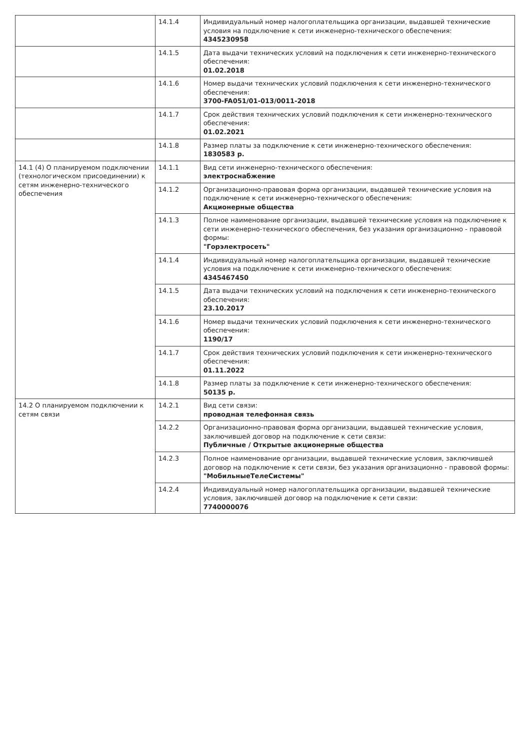| | 14.1.4 | Индивидуальный номер налогоплательщика организации, выдавшей технические условия на подключение к сети инженерно-технического обеспечения: 4345230958 |
| | 14.1.5 | Дата выдачи технических условий на подключения к сети инженерно-технического обеспечения: 01.02.2018 |
| | 14.1.6 | Номер выдачи технических условий подключения к сети инженерно-технического обеспечения: 3700-FA051/01-013/0011-2018 |
| | 14.1.7 | Срок действия технических условий подключения к сети инженерно-технического обеспечения: 01.02.2021 |
| | 14.1.8 | Размер платы за подключение к сети инженерно-технического обеспечения: 1830583 р. |
| 14.1 (4) О планируемом подключении (технологическом присоединении) к сетям инженерно-технического обеспечения | 14.1.1 | Вид сети инженерно-технического обеспечения: электроснабжение |
| | 14.1.2 | Организационно-правовая форма организации, выдавшей технические условия на подключение к сети инженерно-технического обеспечения: Акционерные общества |
| | 14.1.3 | Полное наименование организации, выдавшей технические условия на подключение к сети инженерно-технического обеспечения, без указания организационно - правовой формы: "Горэлектросеть" |
| | 14.1.4 | Индивидуальный номер налогоплательщика организации, выдавшей технические условия на подключение к сети инженерно-технического обеспечения: 4345467450 |
| | 14.1.5 | Дата выдачи технических условий на подключения к сети инженерно-технического обеспечения: 23.10.2017 |
| | 14.1.6 | Номер выдачи технических условий подключения к сети инженерно-технического обеспечения: 1190/17 |
| | 14.1.7 | Срок действия технических условий подключения к сети инженерно-технического обеспечения: 01.11.2022 |
| | 14.1.8 | Размер платы за подключение к сети инженерно-технического обеспечения: 50135 р. |
| 14.2 О планируемом подключении к сетям связи | 14.2.1 | Вид сети связи: проводная телефонная связь |
| | 14.2.2 | Организационно-правовая форма организации, выдавшей технические условия, заключившей договор на подключение к сети связи: Публичные / Открытые акционерные общества |
| | 14.2.3 | Полное наименование организации, выдавшей технические условия, заключившей договор на подключение к сети связи, без указания организационно - правовой формы: "МобильныеТелеСистемы" |
| | 14.2.4 | Индивидуальный номер налогоплательщика организации, выдавшей технические условия, заключившей договор на подключение к сети связи: 7740000076 |